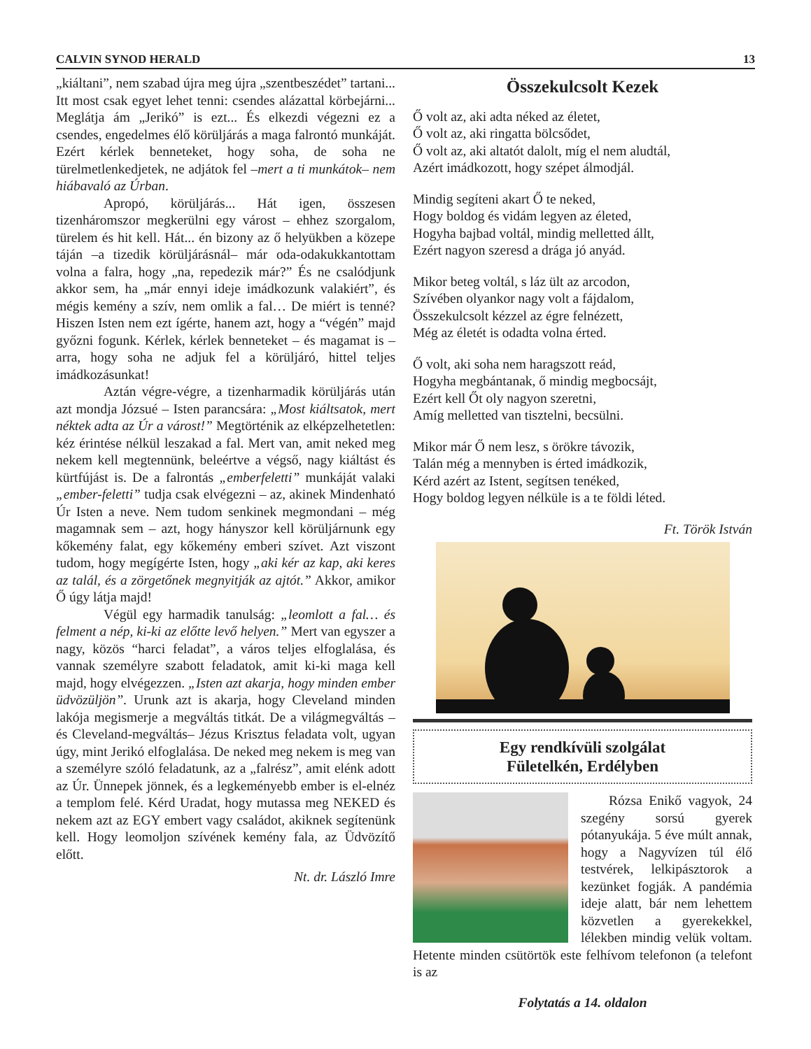CALVIN SYNOD HERALD 13
„kiáltani”, nem szabad újra meg újra „szentbeszédet” tartani... Itt most csak egyet lehet tenni: csendes alázattal körbejárni... Meglátja ám „Jerikó” is ezt... És elkezdi végezni ez a csendes, engedelmes élő körüljárás a maga falrontó munkáját. Ezért kérlek benneteket, hogy soha, de soha ne türelmetlenkedjetek, ne adjátok fel –mert a ti munkátok– nem hiábavaló az Úrban.
Apropó, körüljárás... Hát igen, összesen tizenháromszor megkerülni egy várost – ehhez szorgalom, türelem és hit kell. Hát... én bizony az ő helyükben a közepe táján –a tizedik körüljárásnál– már oda-odakukkantottam volna a falra, hogy „na, repedezik már?” És ne csalódjunk akkor sem, ha „már ennyi ideje imádkozunk valakiért”, és mégis kemény a szív, nem omlik a fal… De miért is tenné? Hiszen Isten nem ezt ígérte, hanem azt, hogy a “végén” majd győzni fogunk. Kérlek, kérlek benneteket – és magamat is – arra, hogy soha ne adjuk fel a körüljáró, hittel teljes imádkozásunkat!
Aztán végre-végre, a tizenharmadik körüljárás után azt mondja Józsué – Isten parancsára: „Most kiáltsatok, mert néktek adta az Úr a várost!” Megtörténik az elképzelhetetlen: kéz érintése nélkül leszakad a fal. Mert van, amit neked meg nekem kell megtennünk, beleértve a végső, nagy kiáltást és kürtfújást is. De a falrontás „emberfeletti” munkáját valaki „ember-feletti” tudja csak elvégezni – az, akinek Mindenható Úr Isten a neve. Nem tudom senkinek megmondani – még magamnak sem – azt, hogy hányszor kell körüljárnunk egy kőkemény falat, egy kőkemény emberi szívet. Azt viszont tudom, hogy megígérte Isten, hogy „aki kér az kap, aki keres az talál, és a zörgetőnek megnyitják az ajtót.” Akkor, amikor Ő úgy látja majd!
Végül egy harmadik tanulság: „leomlott a fal… és felment a nép, ki-ki az előtte levő helyen.” Mert van egyszer a nagy, közös “harci feladat”, a város teljes elfoglalása, és vannak személyre szabott feladatok, amit ki-ki maga kell majd, hogy elvégezzen. „Isten azt akarja, hogy minden ember üdvözüljön”. Urunk azt is akarja, hogy Cleveland minden lakója megismerje a megváltás titkát. De a világmegváltás – és Cleveland-megváltás– Jézus Krisztus feladata volt, ugyan úgy, mint Jerikó elfoglalása. De neked meg nekem is meg van a személyre szóló feladatunk, az a „falrész”, amit elénk adott az Úr. Ünnepek jönnek, és a legkeményebb ember is el-elnéz a templom felé. Kérd Uradat, hogy mutassa meg NEKED és nekem azt az EGY embert vagy családot, akiknek segítenünk kell. Hogy leomoljon szívének kemény fala, az Üdvözítő előtt.
Nt. dr. László Imre
Összekulcsolt Kezek
Ő volt az, aki adta néked az életet,
Ő volt az, aki ringatta bölcsődet,
Ő volt az, aki altatót dalolt, míg el nem aludtál,
Azért imádkozott, hogy szépet álmodjál.
Mindig segíteni akart Ő te neked,
Hogy boldog és vidám legyen az életed,
Hogyha bajbad voltál, mindig melletted állt,
Ezért nagyon szeresd a drága jó anyád.
Mikor beteg voltál, s láz ült az arcodon,
Szívében olyankor nagy volt a fájdalom,
Összekulcsolt kézzel az égre felnézett,
Még az életét is odadta volna érted.
Ő volt, aki soha nem haragszott reád,
Hogyha megbántanak, ő mindig megbocsájt,
Ezért kell Őt oly nagyon szeretni,
Amíg melletted van tisztelni, becsülni.
Mikor már Ő nem lesz, s örökre távozik,
Talán még a mennyben is érted imádkozik,
Kérd azért az Istent, segítsen tenéked,
Hogy boldog legyen nélküle is a te földi léted.
Ft. Török István
Egy rendkívüli szolgálat
Fületelkén, Erdélyben
Rózsa Enikő vagyok, 24 szegény sorsú gyerek pótanyukája. 5 éve múlt annak, hogy a Nagyvízen túl élő testvérek, lelkipásztorok a kezünket fogják. A pandémia ideje alatt, bár nem lehettem közvetlen a gyerekekkel, lélekben mindig velük voltam. Hetente minden csütörtök este felhívom telefonon (a telefont is az
Folytatás a 14. oldalon